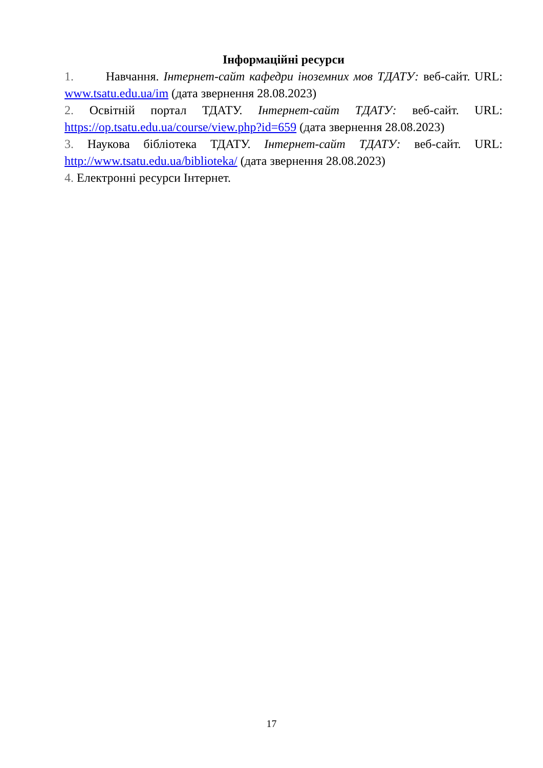Інформаційні ресурси
1. Навчання. Інтернет-сайт кафедри іноземних мов ТДАТУ: веб-сайт. URL: www.tsatu.edu.ua/im (дата звернення 28.08.2023)
2. Освітній портал ТДАТУ. Інтернет-сайт ТДАТУ: веб-сайт. URL: https://op.tsatu.edu.ua/course/view.php?id=659 (дата звернення 28.08.2023)
3. Наукова бібліотека ТДАТУ. Інтернет-сайт ТДАТУ: веб-сайт. URL: http://www.tsatu.edu.ua/biblioteka/ (дата звернення 28.08.2023)
4. Електронні ресурси Інтернет.
17